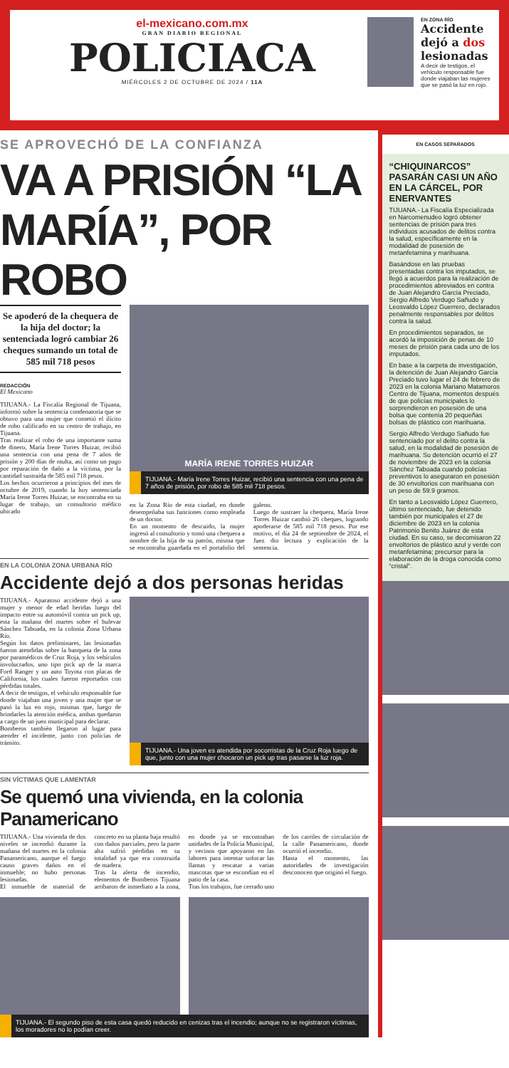el-mexicano.com.mx
GRAN DIARIO REGIONAL
POLICIACA
MIÉRCOLES 2 DE OCTUBRE DE 2024 / 11A
EN ZONA RÍO
Accidente dejó a dos lesionadas
A decir de testigos, el vehículo responsable fue donde viajaban las mujeres que se pasó la luz en rojo.
SE APROVECHÓ DE LA CONFIANZA
VA A PRISIÓN “LA MARÍA”, POR ROBO
Se apoderó de la chequera de la hija del doctor; la sentenciada logró cambiar 26 cheques sumando un total de 585 mil 718 pesos
REDACCIÓN
El Mexicano
TIJUANA.- La Fiscalía Regional de Tijuana, informó sobre la sentencia condenatoria que se obtuvo para una mujer que cometió el ilícito de robo calificado en su centro de trabajo, en Tijuana.
Tras realizar el robo de una importante suma de dinero, María Irene Torres Huizar, recibió una sentencia con una pena de 7 años de prisión y 200 días de multa, así como un pago por reparación de daño a la víctima, por la cantidad sustraída de 585 mil 718 pesos.
Los hechos ocurrieron a principios del mes de octubre de 2019, cuando la hoy sentenciada María Irene Torres Huizar, se encontraba en su lugar de trabajo, un consultorio médico ubicado
MARÍA IRENE TORRES HUIZAR
TIJUANA.- María Irene Torres Huizar, recibió una sentencia con una pena de 7 años de prisión, por robo de 585 mil 718 pesos.
en la Zona Río de esta ciudad, en donde desempeñaba sus funciones como empleada de un doctor.
En un momento de descuido, la mujer ingresó al consultorio y tomó una chequera a nombre de la hija de su patrón, misma que se encontraba guardada en el portafolio del galeno.
Luego de sustraer la chequera, María Irene Torres Huizar cambió 26 cheques, logrando apoderarse de 585 mil 718 pesos. Por ese motivo, el día 24 de septiembre de 2024, el Juez dio lectura y explicación de la sentencia.
EN LA COLONIA ZONA URBANA RÍO
Accidente dejó a dos personas heridas
TIJUANA.- Aparatoso accidente dejó a una mujer y menor de edad heridas luego del impacto entre su automóvil contra un pick up, esta la mañana del martes sobre el bulevar Sánchez Taboada, en la colonia Zona Urbana Río.
Según los datos preliminares, las lesionadas fueron atendidas sobre la banqueta de la zona por paramédicos de Cruz Roja, y los vehículos involucrados, uno tipo pick up de la marca Ford Ranger y un auto Toyota con placas de California, los cuales fueron reportados con pérdidas totales.
A decir de testigos, el vehículo responsable fue donde viajaban una joven y una mujer que se pasó la luz en rojo, mismas que, luego de brindarles la atención médica, ambas quedaron a cargo de un juez municipal para declarar.
Bomberos también llegaron al lugar para atender el incidente, junto con policías de tránsito.
TIJUANA.- Una joven es atendida por socorristas de la Cruz Roja luego de que, junto con una mujer chocaron un pick up tras pasarse la luz roja.
SIN VÍCTIMAS QUE LAMENTAR
Se quemó una vivienda, en la colonia Panamericano
TIJUANA.- Una vivienda de dos niveles se incendió durante la mañana del martes en la colonia Panamericano, aunque el fuego causo graves daños en el inmueble; no hubo personas lesionadas.
El inmueble de material de concreto en su planta baja resultó con daños parciales, pero la parte alta sufrió pérdidas en su totalidad ya que era construida de madera.
Tras la alerta de incendio, elementos de Bomberos Tijuana arribaron de inmediato a la zona, en donde ya se encontraban unidades de la Policía Municipal, y vecinos que apoyaron en las labores para intentar sofocar las llamas y rescatar a varias mascotas que se escondían en el patio de la casa.
Tras los trabajos, fue cerrado uno de los carriles de circulación de la calle Panamericano, donde ocurrió el incendio.
Hasta el momento, las autoridades de investigación desconocen que originó el fuego.
TIJUANA.- El segundo piso de esta casa quedó reducido en cenizas tras el incendio; aunque no se registraron víctimas, los moradores no lo podían creer.
EN CASOS SEPARADOS
“CHIQUINARCOS” PASARÁN CASI UN AÑO EN LA CÁRCEL, POR ENERVANTES
TIJUANA.- La Fiscalía Especializada en Narcomenudeo logró obtener sentencias de prisión para tres individuos acusados de delitos contra la salud, específicamente en la modalidad de posesión de metanfetamina y marihuana.
Basándose en las pruebas presentadas contra los imputados, se llegó a acuerdos para la realización de procedimientos abreviados en contra de Juan Alejandro García Preciado, Sergio Alfredo Verdugo Sañudo y Leosvaldo López Guerrero, declarados penalmente responsables por delitos contra la salud.
En procedimientos separados, se acordó la imposición de penas de 10 meses de prisión para cada uno de los imputados.
En base a la carpeta de investigación, la detención de Juan Alejandro García Preciado tuvo lugar el 24 de febrero de 2023 en la colonia Mariano Matamoros Centro de Tijuana, momentos después de que policías municipales lo sorprendieron en posesión de una bolsa que contenía 20 pequeñas bolsas de plástico con marihuana.
Sergio Alfredo Verdugo Sañudo fue sentenciado por el delito contra la salud, en la modalidad de posesión de marihuana. Su detención ocurrió el 27 de noviembre de 2023 en la colonia Sánchez Taboada cuando policías preventivos lo aseguraron en posesión de 30 envoltorios con marihuana con un peso de 59.9 gramos.
En tanto a Leosvaldo López Guerrero, último sentenciado, fue detenido también por municipales el 27 de diciembre de 2023 en la colonia Patrimonio Benito Juárez de esta ciudad. En su caso, se decomisaron 22 envoltorios de plástico azul y verde con metanfetamina; precursor para la elaboración de la droga conocida como “cristal”.